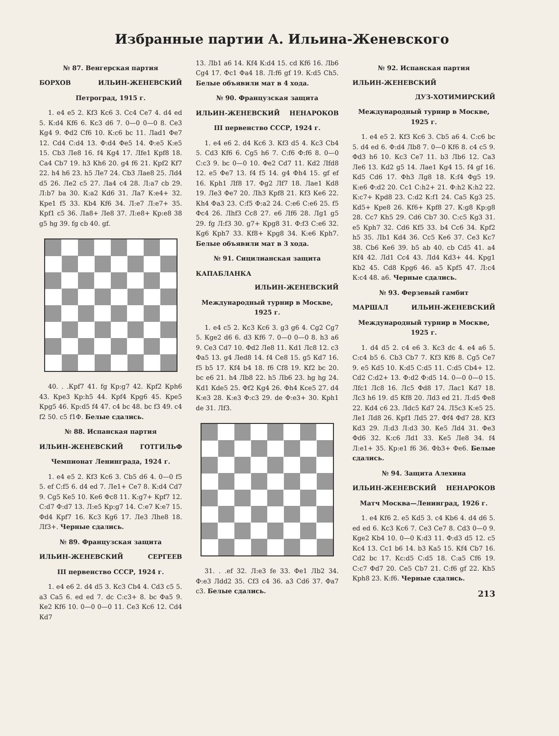Избранные партии А. Ильина-Женевского
№ 87. Венгерская партия
БОРХОВ ИЛЬИН-ЖЕНЕВСКИЙ
Петроград, 1915 г.
1. e4 e5 2. Kf3 Кc6 3. Cc4 Ce7 4. d4 ed 5. К:d4 Кf6 6. Кc3 d6 7. 0—0 0—0 8. Ce3 Кg4 9. Фd2 Cf6 10. К:c6 bc 11. Лad1 Фe7 12. Cd4 С:d4 13. Ф:d4 Фe5 14. Ф:e5 К:e5 15. Cb3 Лe8 16. f4 Кg4 17. Лfe1 Крf8 18. Ca4 Cb7 19. h3 Кh6 20. g4 f6 21. Крf2 Кf7 22. h4 h6 23. h5 Лe7 24. Cb3 Лae8 25. Лd4 d5 26. Лe2 c5 27. Лa4 c4 28. Л:a7 cb 29. Л:b7 ba 30. К:a2 Кd6 31. Лa7 К:e4+ 32. Крe1 f5 33. Кb4 Кf6 34. Л:e7 Л:e7+ 35. Крf1 c5 36. Лa8+ Лe8 37. Л:e8+ Кр:e8 38 g5 hg 39. fg cb 40. gf.
40. . .Крf7 41. fg Кр:g7 42. Крf2 Крh6 43. Крe3 Кр:h5 44. Крf4 Крg6 45. Крe5 Крg5 46. Кр:d5 f4 47. c4 bc 48. bc f3 49. c4 f2 50. c5 f1Ф. Белые сдались.
№ 88. Испанская партия
ИЛЬИН-ЖЕНЕВСКИЙ ГОТГИЛЬФ
Чемпионат Ленинграда, 1924 г.
1. e4 e5 2. Кf3 Кc6 3. Cb5 d6 4. 0—0 f5 5. ef C:f5 6. d4 ed 7. Лe1+ Ce7 8. К:d4 Cd7 9. Cg5 Кe5 10. Кe6 Фc8 11. К:g7+ Крf7 12. C:d7 Ф:d7 13. Л:e5 Кр:g7 14. C:e7 К:e7 15. Фd4 Крf7 16. Кc3 Кg6 17. Лe3 Лhe8 18. Лf3+. Черные сдались.
№ 89. Французская защита
ИЛЬИН-ЖЕНЕВСКИЙ СЕРГЕЕВ
III первенство СССР, 1924 г.
1. e4 e6 2. d4 d5 3. Кc3 Cb4 4. Cd3 c5 5. a3 Ca5 6. ed ed 7. dc C:c3+ 8. bc Фa5 9. Кe2 Кf6 10. 0—0 0—0 11. Ce3 Кc6 12. Cd4 Кd7
13. Лb1 a6 14. Кf4 К:d4 15. cd Кf6 16. Лb6 Cg4 17. Фc1 Фa4 18. Л:f6 gf 19. К:d5 Ch5. Белые объявили мат в 4 хода.
№ 90. Французская защита
ИЛЬИН-ЖЕНЕВСКИЙ НЕНАРОКОВ
III первенство СССР, 1924 г.
1. e4 e6 2. d4 Кc6 3. Кf3 d5 4. Кc3 Cb4 5. Cd3 Кf6 6. Cg5 h6 7. C:f6 Ф:f6 8. 0—0 C:c3 9. bc 0—0 10. Фe2 Cd7 11. Кd2 Лfd8 12. e5 Фe7 13. f4 f5 14. g4 Фh4 15. gf ef 16. Крh1 Лf8 17. Фg2 Лf7 18. Лae1 Кd8 19. Лe3 Фe7 20. Лh3 Крf8 21. Кf3 Кe6 22. Кh4 Фa3 23. C:f5 Ф:a2 24. C:e6 C:e6 25. f5 Фc4 26. Лhf3 Cc8 27. e6 Лf6 28. Лg1 g5 29. fg Л:f3 30. g7+ Крg8 31. Ф:f3 C:e6 32. Кg6 Крh7 33. Кf8+ Крg8 34. К:e6 Крh7. Белые объявили мат в 3 хода.
№ 91. Сицилианская защита
КАПАБЛАНКА
ИЛЬИН-ЖЕНЕВСКИЙ
Международный турнир в Москве, 1925 г.
1. e4 c5 2. Кc3 Кc6 3. g3 g6 4. Cg2 Cg7 5. Кge2 d6 6. d3 Кf6 7. 0—0 0—0 8. h3 a6 9. Ce3 Cd7 10. Фd2 Лe8 11. Кd1 Лc8 12. c3 Фa5 13. g4 Лed8 14. f4 Ce8 15. g5 Кd7 16. f5 b5 17. Кf4 b4 18. f6 Cf8 19. Кf2 bc 20. bc e6 21. h4 Лb8 22. h5 Лb6 23. hg hg 24. Кd1 Кde5 25. Фf2 Кg4 26. Фh4 Кce5 27. d4 К:e3 28. К:e3 Ф:c3 29. de Ф:e3+ 30. Крh1 de 31. Лf3.
31. . .ef 32. Л:e3 fe 33. Фe1 Лb2 34. Ф:e3 Лdd2 35. Cf3 c4 36. a3 Cd6 37. Фa7 c3. Белые сдались.
№ 92. Испанская партия
ИЛЬИН-ЖЕНЕВСКИЙ
ДУЗ-ХОТИМИРСКИЙ
Международный турнир в Москве, 1925 г.
1. e4 e5 2. Кf3 Кc6 3. Cb5 a6 4. C:c6 bc 5. d4 ed 6. Ф:d4 Лb8 7. 0—0 Кf6 8. c4 c5 9. Фd3 h6 10. Кc3 Ce7 11. b3 Лb6 12. Ca3 Лe6 13. Кd2 g5 14. Лae1 Кg4 15. f4 gf 16. Кd5 Cd6 17. Фh3 Лg8 18. К:f4 Фg5 19. К:e6 Ф:d2 20. Cc1 C:h2+ 21. Ф:h2 К:h2 22. К:c7+ Крd8 23. C:d2 К:f1 24. Ca5 Кg3 25. Кd5+ Крe8 26. Кf6+ Крf8 27. К:g8 Кр:g8 28. Cc7 Кh5 29. Cd6 Cb7 30. C:c5 Кg3 31. e5 Крh7 32. Cd6 Кf5 33. b4 Cc6 34. Крf2 h5 35. Лb1 Кd4 36. Cc5 Кe6 37. Ce3 Кc7 38. Cb6 Кe6 39. b5 ab 40. cb Cd5 41. a4 Кf4 42. Лd1 Cc4 43. Лd4 Кd3+ 44. Крg1 Кb2 45. Cd8 Крg6 46. a5 Крf5 47. Л:c4 К:c4 48. a6. Черные сдались.
№ 93. Ферзевый гамбит
МАРШАЛ ИЛЬИН-ЖЕНЕВСКИЙ
Международный турнир в Москве, 1925 г.
1. d4 d5 2. c4 e6 3. Кc3 dc 4. e4 a6 5. C:c4 b5 6. Cb3 Cb7 7. Кf3 Кf6 8. Cg5 Ce7 9. e5 Кd5 10. К:d5 C:d5 11. C:d5 Cb4+ 12. Cd2 C:d2+ 13. Ф:d2 Ф:d5 14. 0—0 0—0 15. Лfc1 Лc8 16. Лc5 Фd8 17. Лac1 Кd7 18. Лc3 h6 19. d5 Кf8 20. Лd3 ed 21. Л:d5 Фe8 22. Кd4 c6 23. Лdc5 Кd7 24. Л5c3 К:e5 25. Лe1 Лd8 26. Крf1 Лd5 27. Фf4 Фd7 28. Кf3 Кd3 29. Л:d3 Л:d3 30. Кe5 Лd4 31. Фe3 Фd6 32. К:c6 Лd1 33. Кe5 Лe8 34. f4 Л:e1+ 35. Кр:e1 f6 36. Фb3+ Фe6. Белые сдались.
№ 94. Защита Алехина
ИЛЬИН-ЖЕНЕВСКИЙ НЕНАРОКОВ
Матч Москва—Ленинград, 1926 г.
1. e4 Кf6 2. e5 Кd5 3. c4 Кb6 4. d4 d6 5. ed ed 6. Кc3 Кc6 7. Ce3 Ce7 8. Cd3 0—0 9. Кge2 Кb4 10. 0—0 К:d3 11. Ф:d3 d5 12. c5 Кc4 13. Cc1 b6 14. b3 Кa5 15. Кf4 Cb7 16. Cd2 bc 17. Кc:d5 C:d5 18. C:a5 Cf6 19. C:c7 Фd7 20. Ce5 Cb7 21. C:f6 gf 22. Кh5 Крh8 23. К:f6. Черные сдались.
213